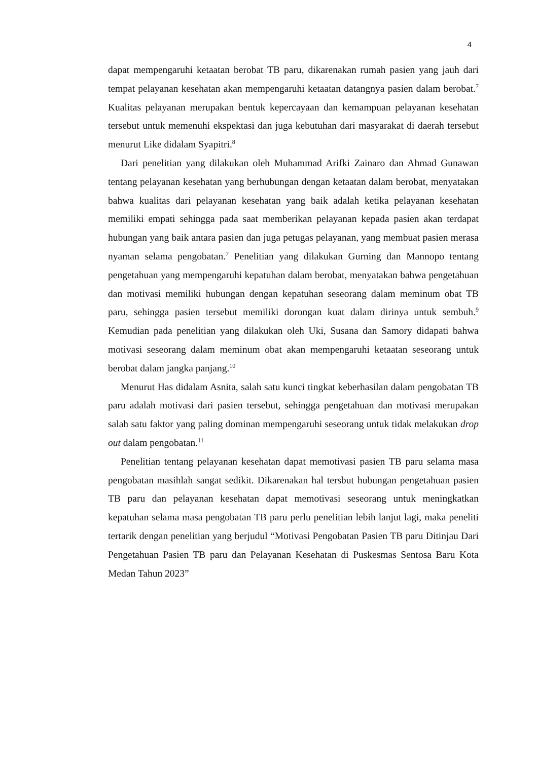4
dapat mempengaruhi ketaatan berobat TB paru, dikarenakan rumah pasien yang jauh dari tempat pelayanan kesehatan akan mempengaruhi ketaatan datangnya pasien dalam berobat.<sup>7</sup> Kualitas pelayanan merupakan bentuk kepercayaan dan kemampuan pelayanan kesehatan tersebut untuk memenuhi ekspektasi dan juga kebutuhan dari masyarakat di daerah tersebut menurut Like didalam Syapitri.<sup>8</sup>
Dari penelitian yang dilakukan oleh Muhammad Arifki Zainaro dan Ahmad Gunawan tentang pelayanan kesehatan yang berhubungan dengan ketaatan dalam berobat, menyatakan bahwa kualitas dari pelayanan kesehatan yang baik adalah ketika pelayanan kesehatan memiliki empati sehingga pada saat memberikan pelayanan kepada pasien akan terdapat hubungan yang baik antara pasien dan juga petugas pelayanan, yang membuat pasien merasa nyaman selama pengobatan.<sup>7</sup> Penelitian yang dilakukan Gurning dan Mannopo tentang pengetahuan yang mempengaruhi kepatuhan dalam berobat, menyatakan bahwa pengetahuan dan motivasi memiliki hubungan dengan kepatuhan seseorang dalam meminum obat TB paru, sehingga pasien tersebut memiliki dorongan kuat dalam dirinya untuk sembuh.<sup>9</sup> Kemudian pada penelitian yang dilakukan oleh Uki, Susana dan Samory didapati bahwa motivasi seseorang dalam meminum obat akan mempengaruhi ketaatan seseorang untuk berobat dalam jangka panjang.<sup>10</sup>
Menurut Has didalam Asnita, salah satu kunci tingkat keberhasilan dalam pengobatan TB paru adalah motivasi dari pasien tersebut, sehingga pengetahuan dan motivasi merupakan salah satu faktor yang paling dominan mempengaruhi seseorang untuk tidak melakukan drop out dalam pengobatan.<sup>11</sup>
Penelitian tentang pelayanan kesehatan dapat memotivasi pasien TB paru selama masa pengobatan masihlah sangat sedikit. Dikarenakan hal tersbut hubungan pengetahuan pasien TB paru dan pelayanan kesehatan dapat memotivasi seseorang untuk meningkatkan kepatuhan selama masa pengobatan TB paru perlu penelitian lebih lanjut lagi, maka peneliti tertarik dengan penelitian yang berjudul “Motivasi Pengobatan Pasien TB paru Ditinjau Dari Pengetahuan Pasien TB paru dan Pelayanan Kesehatan di Puskesmas Sentosa Baru Kota Medan Tahun 2023”